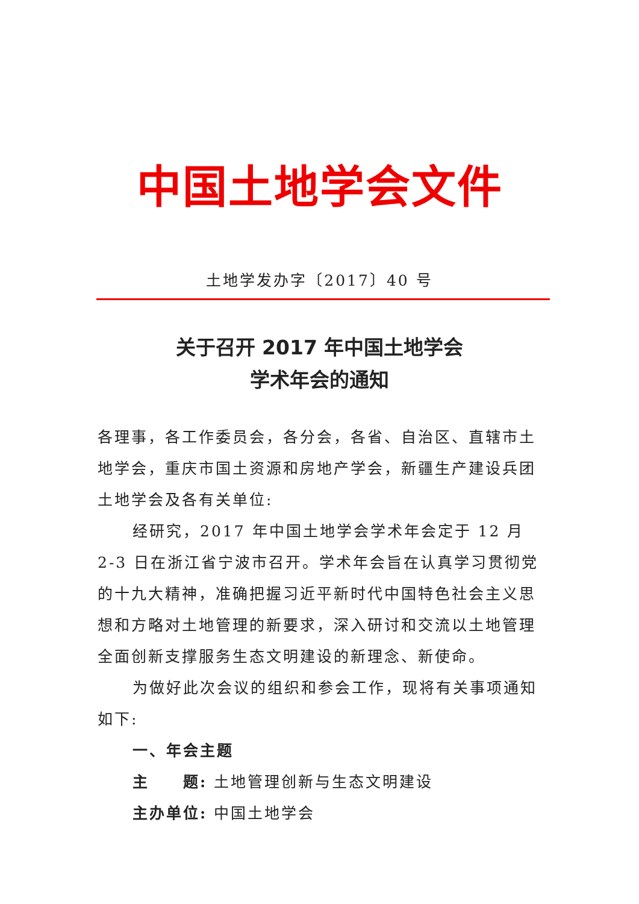中国土地学会文件
土地学发办字〔2017〕40 号
关于召开 2017 年中国土地学会
学术年会的通知
各理事，各工作委员会，各分会，各省、自治区、直辖市土地学会，重庆市国土资源和房地产学会，新疆生产建设兵团土地学会及各有关单位:
经研究，2017 年中国土地学会学术年会定于 12 月 2-3 日在浙江省宁波市召开。学术年会旨在认真学习贯彻党的十九大精神，准确把握习近平新时代中国特色社会主义思想和方略对土地管理的新要求，深入研讨和交流以土地管理全面创新支撑服务生态文明建设的新理念、新使命。
为做好此次会议的组织和参会工作，现将有关事项通知如下:
一、年会主题
主　　题: 土地管理创新与生态文明建设
主办单位: 中国土地学会